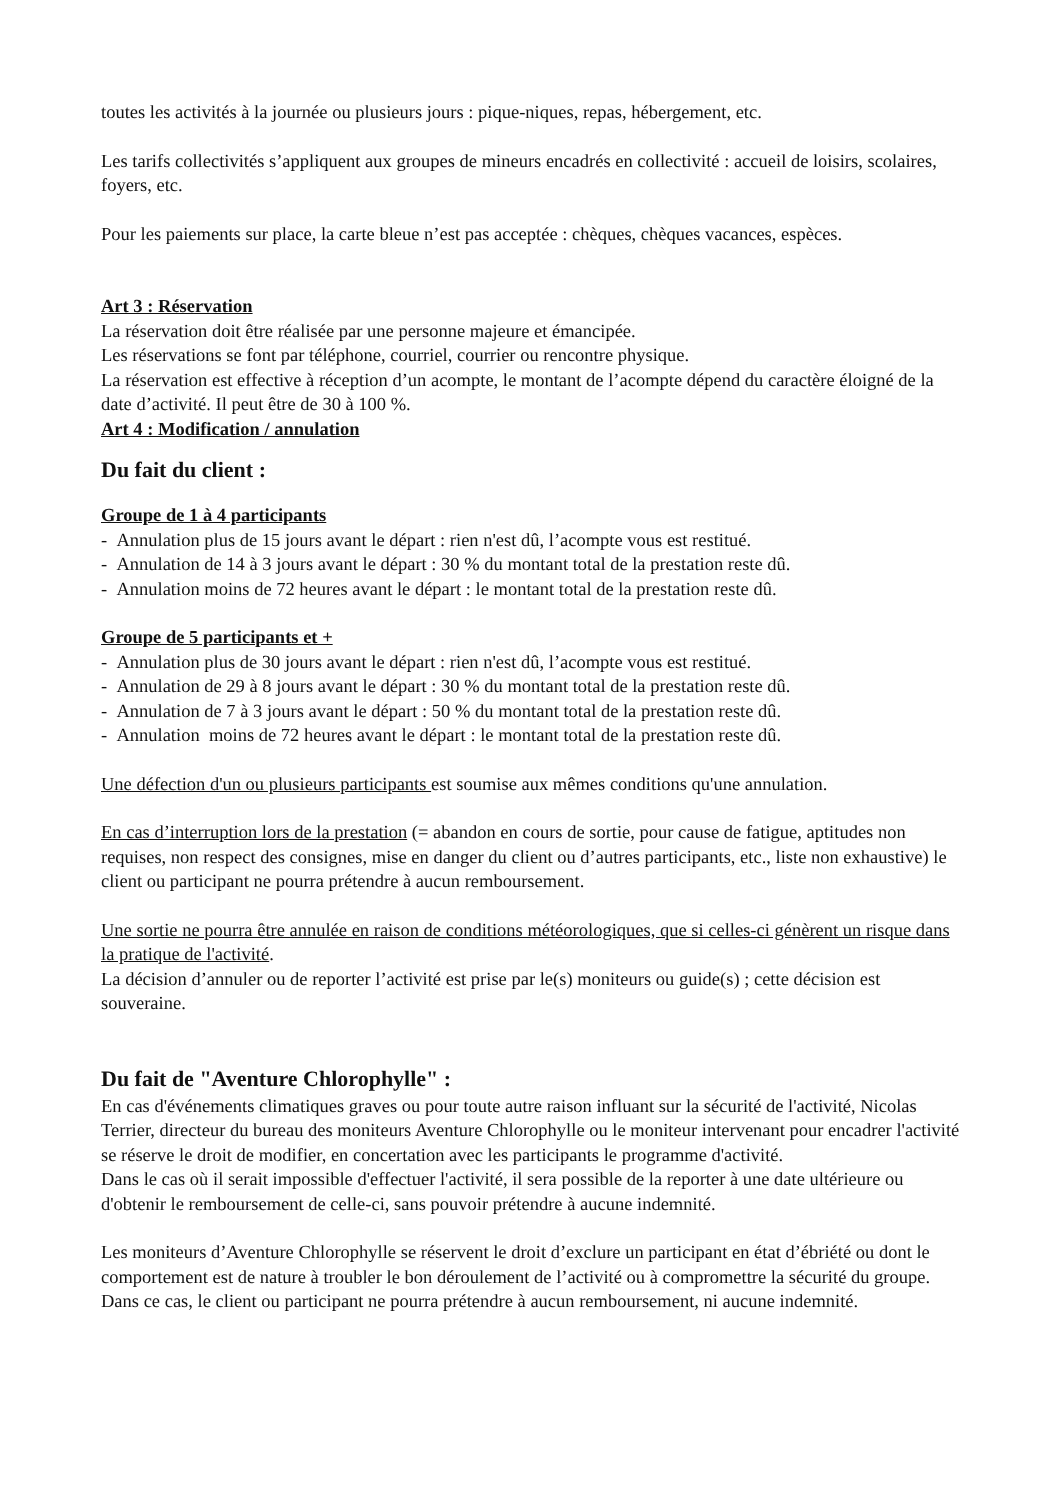toutes les activités à la journée ou plusieurs jours : pique-niques, repas, hébergement, etc.
Les tarifs collectivités s’appliquent aux groupes de mineurs encadrés en collectivité : accueil de loisirs, scolaires, foyers, etc.
Pour les paiements sur place, la carte bleue n’est pas acceptée : chèques, chèques vacances, espèces.
Art 3 : Réservation
La réservation doit être réalisée par une personne majeure et émancipée.
Les réservations se font par téléphone, courriel, courrier ou rencontre physique.
La réservation est effective à réception d’un acompte, le montant de l’acompte dépend du caractère éloigné de la date d’activité. Il peut être de 30 à 100 %.
Art 4 : Modification / annulation
Du fait du client :
Groupe de 1 à 4 participants
- Annulation plus de 15 jours avant le départ : rien n'est dû, l’acompte vous est restitué.
- Annulation de 14 à 3 jours avant le départ : 30 % du montant total de la prestation reste dû.
- Annulation moins de 72 heures avant le départ : le montant total de la prestation reste dû.
Groupe de 5 participants et +
- Annulation plus de 30 jours avant le départ : rien n'est dû, l’acompte vous est restitué.
- Annulation de 29 à 8 jours avant le départ : 30 % du montant total de la prestation reste dû.
- Annulation de 7 à 3 jours avant le départ : 50 % du montant total de la prestation reste dû.
- Annulation moins de 72 heures avant le départ : le montant total de la prestation reste dû.
Une défection d'un ou plusieurs participants est soumise aux mêmes conditions qu'une annulation.
En cas d’interruption lors de la prestation (= abandon en cours de sortie, pour cause de fatigue, aptitudes non requises, non respect des consignes, mise en danger du client ou d’autres participants, etc., liste non exhaustive) le client ou participant ne pourra prétendre à aucun remboursement.
Une sortie ne pourra être annulée en raison de conditions météorologiques, que si celles-ci génèrent un risque dans la pratique de l'activité.
La décision d’annuler ou de reporter l’activité est prise par le(s) moniteurs ou guide(s) ; cette décision est souveraine.
Du fait de "Aventure Chlorophylle" :
En cas d'événements climatiques graves ou pour toute autre raison influant sur la sécurité de l'activité, Nicolas Terrier, directeur du bureau des moniteurs Aventure Chlorophylle ou le moniteur intervenant pour encadrer l'activité se réserve le droit de modifier, en concertation avec les participants le programme d'activité.
Dans le cas où il serait impossible d'effectuer l'activité, il sera possible de la reporter à une date ultérieure ou d'obtenir le remboursement de celle-ci, sans pouvoir prétendre à aucune indemnité.
Les moniteurs d’Aventure Chlorophylle se réservent le droit d’exclure un participant en état d’ébriété ou dont le comportement est de nature à troubler le bon déroulement de l’activité ou à compromettre la sécurité du groupe. Dans ce cas, le client ou participant ne pourra prétendre à aucun remboursement, ni aucune indemnité.